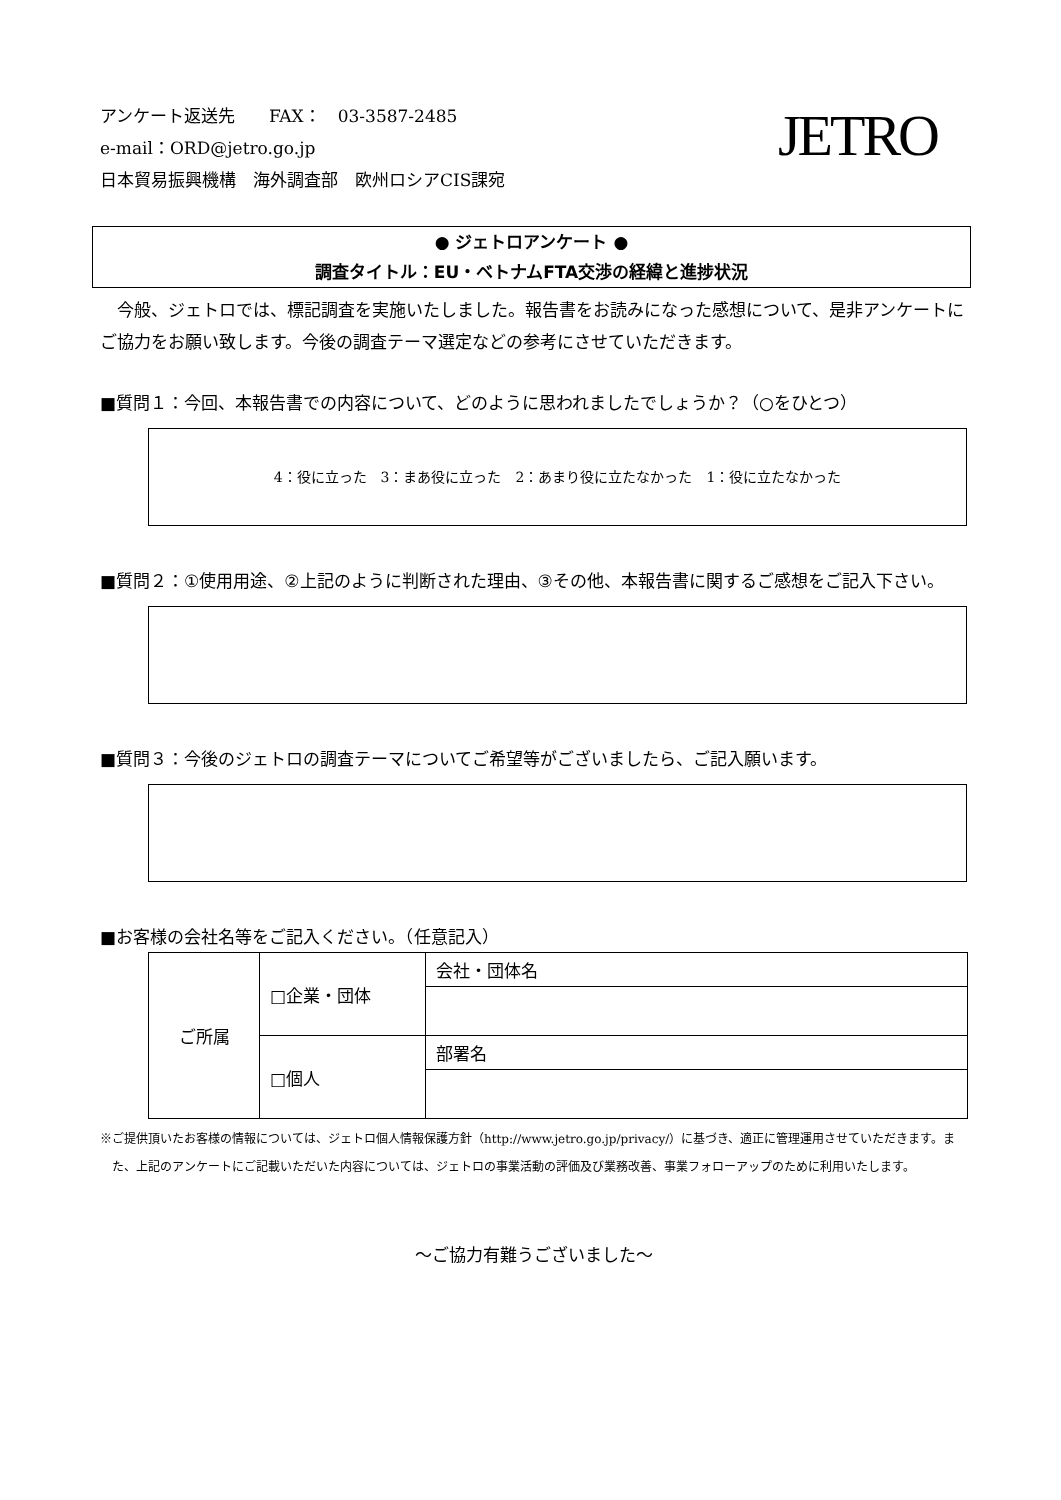アンケート返送先　　FAX：　03-3587-2485
e-mail：ORD@jetro.go.jp
日本貿易振興機構　海外調査部　欧州ロシアCIS課宛
JETRO
● ジェトロアンケート ●
調査タイトル：EU・ベトナムFTA交渉の経緯と進捗状況
今般、ジェトロでは、標記調査を実施いたしました。報告書をお読みになった感想について、是非アンケートにご協力をお願い致します。今後の調査テーマ選定などの参考にさせていただきます。
■質問１：今回、本報告書での内容について、どのように思われましたでしょうか？（○をひとつ）
4：役に立った　3：まあ役に立った　2：あまり役に立たなかった　1：役に立たなかった
■質問２：①使用用途、②上記のように判断された理由、③その他、本報告書に関するご感想をご記入下さい。
■質問３：今後のジェトロの調査テーマについてご希望等がございましたら、ご記入願います。
■お客様の会社名等をご記入ください。（任意記入）
| ご所属 | □企業・団体 | 会社・団体名 |
| | □個人 | 部署名 |
※ご提供頂いたお客様の情報については、ジェトロ個人情報保護方針（http://www.jetro.go.jp/privacy/）に基づき、適正に管理運用させていただきます。また、上記のアンケートにご記載いただいた内容については、ジェトロの事業活動の評価及び業務改善、事業フォローアップのために利用いたします。
～ご協力有難うございました～